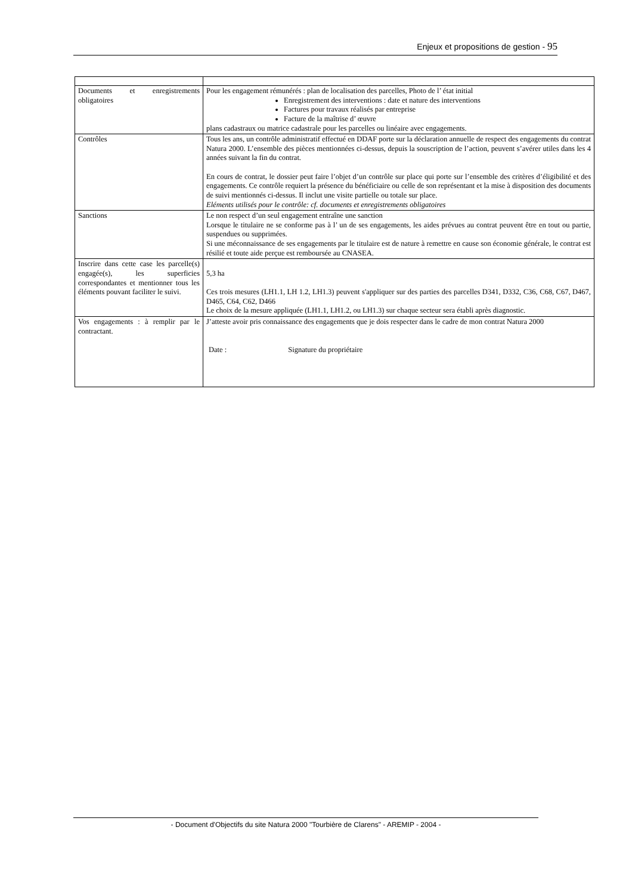Enjeux et propositions de gestion - 95
| Documents et enregistrements obligatoires | Pour les engagement rémunérés : plan de localisation des parcelles, Photo de l’ état initial Enregistrement des interventions : date et nature des interventions Factures pour travaux réalisés par entreprise Facture de la maîtrise d’ œuvre plans cadastraux ou matrice cadastrale pour les parcelles ou linéaire avec engagements. |
| Contrôles | Tous les ans, un contrôle administratif effectué en DDAF porte sur la déclaration annuelle de respect des engagements du contrat Natura 2000. L’ensemble des pièces mentionnées ci-dessus, depuis la souscription de l’action, peuvent s’avérer utiles dans les 4 années suivant la fin du contrat. En cours de contrat, le dossier peut faire l’objet d’un contrôle sur place qui porte sur l’ensemble des critères d’éligibilité et des engagements. Ce contrôle requiert la présence du bénéficiaire ou celle de son représentant et la mise à disposition des documents de suivi mentionnés ci-dessus. Il inclut une visite partielle ou totale sur place. Eléments utilisés pour le contrôle: cf. documents et enregistrements obligatoires |
| Sanctions | Le non respect d’un seul engagement entraîne une sanction Lorsque le titulaire ne se conforme pas à l’ un de ses engagements, les aides prévues au contrat peuvent être en tout ou partie, suspendues ou supprimées. Si une méconnaissance de ses engagements par le titulaire est de nature à remettre en cause son économie générale, le contrat est résilié et toute aide perçue est remboursée au CNASEA. |
| Inscrire dans cette case les parcelle(s) engagée(s), les superficies correspondantes et mentionner tous les éléments pouvant faciliter le suivi. | 5,3 ha Ces trois mesures (LH1.1, LH 1.2, LH1.3) peuvent s'appliquer sur des parties des parcelles D341, D332, C36, C68, C67, D467, D465, C64, C62, D466 Le choix de la mesure appliquée (LH1.1, LH1.2, ou LH1.3) sur chaque secteur sera établi après diagnostic. |
| Vos engagements : à remplir par le contractant. | J’atteste avoir pris connaissance des engagements que je dois respecter dans le cadre de mon contrat Natura 2000 Date : Signature du propriétaire |
- Document d'Objectifs du site Natura 2000 "Tourbière de Clarens" - AREMIP - 2004 -